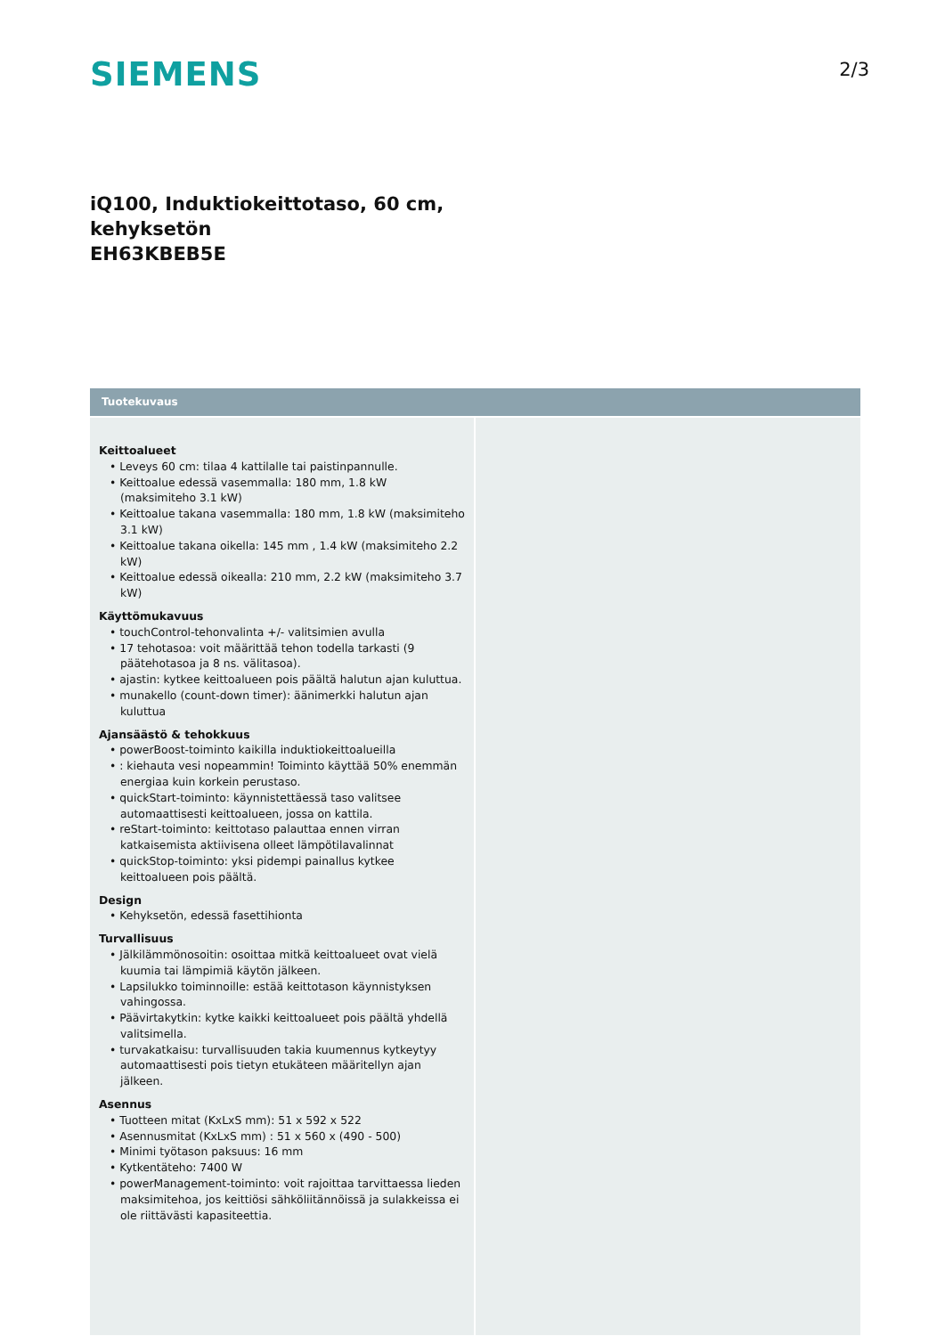SIEMENS
2/3
iQ100, Induktiokeittotaso, 60 cm,
kehyksetön
EH63KBEB5E
Tuotekuvaus
Keittoalueet
• Leveys 60 cm: tilaa 4 kattilalle tai paistinpannulle.
• Keittoalue edessä vasemmalla: 180 mm, 1.8 kW (maksimiteho 3.1 kW)
• Keittoalue takana vasemmalla: 180 mm, 1.8 kW (maksimiteho 3.1 kW)
• Keittoalue takana oikella: 145 mm , 1.4 kW (maksimiteho 2.2 kW)
• Keittoalue edessä oikealla: 210 mm, 2.2 kW (maksimiteho 3.7 kW)
Käyttömukavuus
• touchControl-tehonvalinta +/- valitsimien avulla
• 17 tehotasoa: voit määrittää tehon todella tarkasti (9 päätehotasoa ja 8 ns. välitasoa).
• ajastin: kytkee keittoalueen pois päältä halutun ajan kuluttua.
• munakello (count-down timer): äänimerkki halutun ajan kuluttua
Ajansäästö & tehokkuus
• powerBoost-toiminto kaikilla induktiokeittoalueilla
• : kiehauta vesi nopeammin! Toiminto käyttää 50% enemmän energiaa kuin korkein perustaso.
• quickStart-toiminto: käynnistettäessä taso valitsee automaattisesti keittoalueen, jossa on kattila.
• reStart-toiminto: keittotaso palauttaa ennen virran katkaisemista aktiivisena olleet lämpötilavalinnat
• quickStop-toiminto: yksi pidempi painallus kytkee keittoalueen pois päältä.
Design
• Kehyksetön, edessä fasettihionta
Turvallisuus
• Jälkilämmönosoitin: osoittaa mitkä keittoalueet ovat vielä kuumia tai lämpimiä käytön jälkeen.
• Lapsilukko toiminnoille: estää keittotason käynnistyksen vahingossa.
• Päävirtakytkin: kytke kaikki keittoalueet pois päältä yhdellä valitsimella.
• turvakatkaisu: turvallisuuden takia kuumennus kytkeytyy automaattisesti pois tietyn etukäteen määritellyn ajan jälkeen.
Asennus
• Tuotteen mitat (KxLxS mm): 51 x 592 x 522
• Asennusmitat (KxLxS mm) : 51 x 560 x (490 - 500)
• Minimi työtason paksuus: 16 mm
• Kytkentäteho: 7400 W
• powerManagement-toiminto: voit rajoittaa tarvittaessa lieden maksimitehoa, jos keittiösi sähköliitännöissä ja sulakkeissa ei ole riittävästi kapasiteettia.